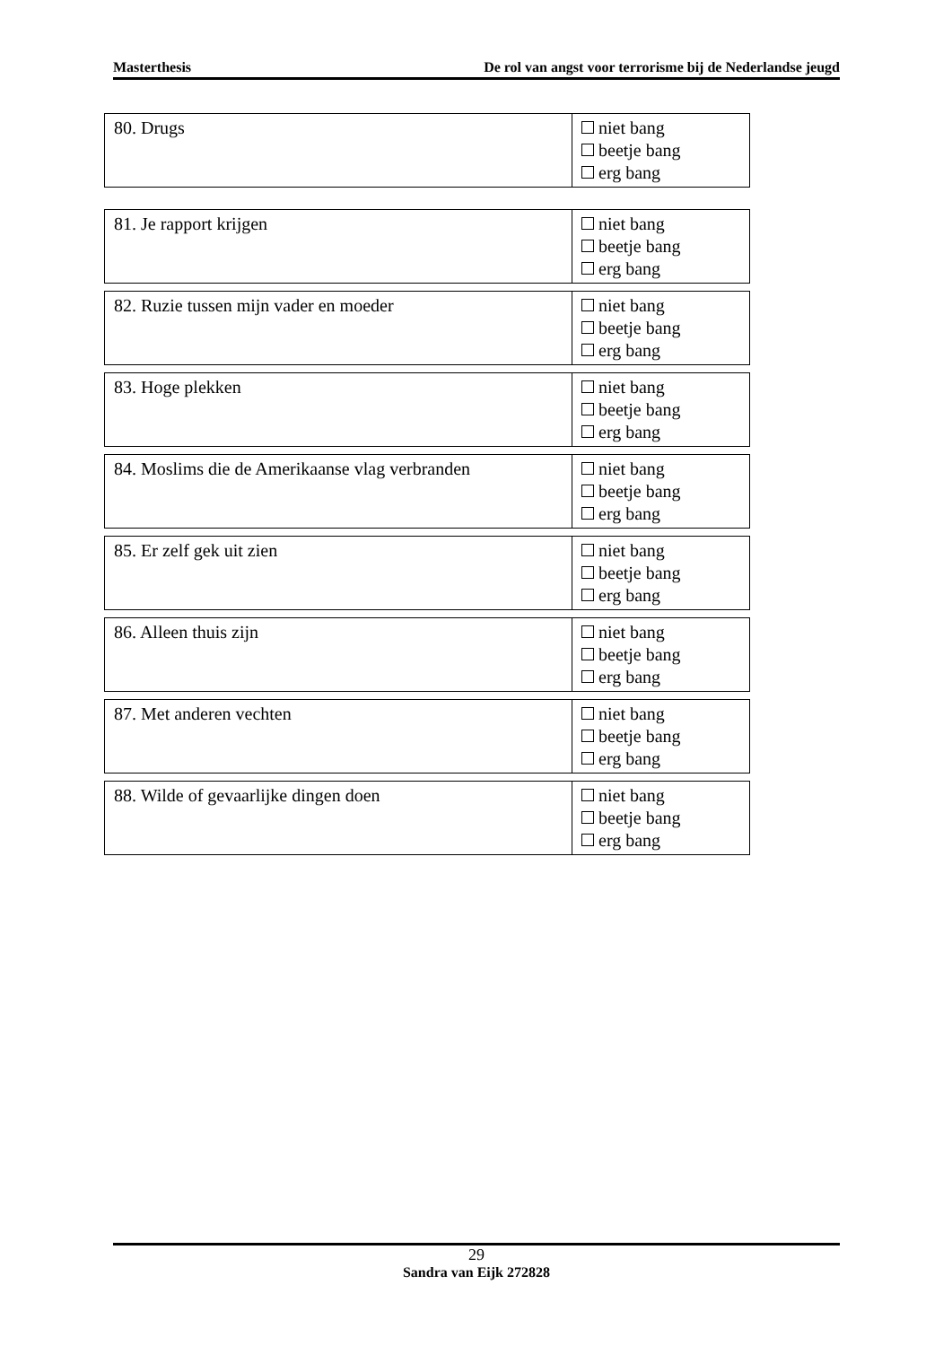Masterthesis De rol van angst voor terrorisme bij de Nederlandse jeugd
| 80. Drugs | niet bang beetje bang erg bang |
| 81. Je rapport krijgen | niet bang beetje bang erg bang |
| 82. Ruzie tussen mijn vader en moeder | niet bang beetje bang erg bang |
| 83. Hoge plekken | niet bang beetje bang erg bang |
| 84. Moslims die de Amerikaanse vlag verbranden | niet bang beetje bang erg bang |
| 85. Er zelf gek uit zien | niet bang beetje bang erg bang |
| 86. Alleen thuis zijn | niet bang beetje bang erg bang |
| 87. Met anderen vechten | niet bang beetje bang erg bang |
| 88. Wilde of gevaarlijke dingen doen | niet bang beetje bang erg bang |
29
Sandra van Eijk 272828